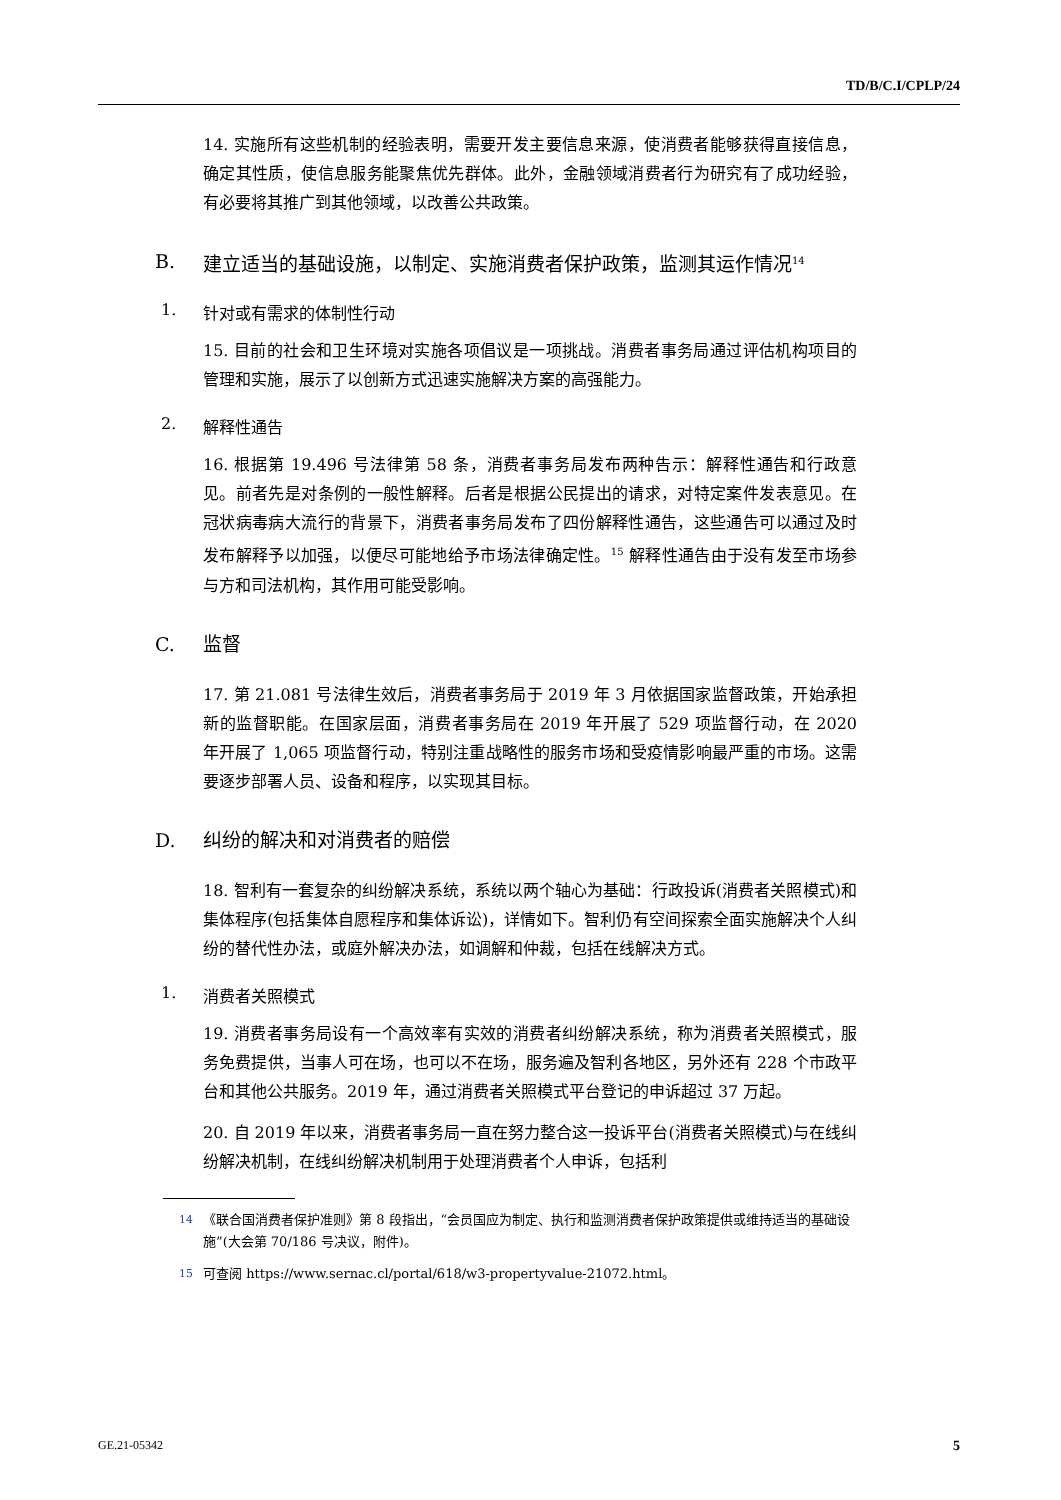TD/B/C.I/CPLP/24
14. 实施所有这些机制的经验表明，需要开发主要信息来源，使消费者能够获得直接信息，确定其性质，使信息服务能聚焦优先群体。此外，金融领域消费者行为研究有了成功经验，有必要将其推广到其他领域，以改善公共政策。
B. 建立适当的基础设施，以制定、实施消费者保护政策，监测其运作情况<sup>14</sup>
1. 针对或有需求的体制性行动
15. 目前的社会和卫生环境对实施各项倡议是一项挑战。消费者事务局通过评估机构项目的管理和实施，展示了以创新方式迅速实施解决方案的高强能力。
2. 解释性通告
16. 根据第 19.496 号法律第 58 条，消费者事务局发布两种告示：解释性通告和行政意见。前者先是对条例的一般性解释。后者是根据公民提出的请求，对特定案件发表意见。在冠状病毒病大流行的背景下，消费者事务局发布了四份解释性通告，这些通告可以通过及时发布解释予以加强，以便尽可能地给予市场法律确定性。<sup>15</sup> 解释性通告由于没有发至市场参与方和司法机构，其作用可能受影响。
C. 监督
17. 第 21.081 号法律生效后，消费者事务局于 2019 年 3 月依据国家监督政策，开始承担新的监督职能。在国家层面，消费者事务局在 2019 年开展了 529 项监督行动，在 2020 年开展了 1,065 项监督行动，特别注重战略性的服务市场和受疫情影响最严重的市场。这需要逐步部署人员、设备和程序，以实现其目标。
D. 纠纷的解决和对消费者的赔偿
18. 智利有一套复杂的纠纷解决系统，系统以两个轴心为基础：行政投诉(消费者关照模式)和集体程序(包括集体自愿程序和集体诉讼)，详情如下。智利仍有空间探索全面实施解决个人纠纷的替代性办法，或庭外解决办法，如调解和仲裁，包括在线解决方式。
1. 消费者关照模式
19. 消费者事务局设有一个高效率有实效的消费者纠纷解决系统，称为消费者关照模式，服务免费提供，当事人可在场，也可以不在场，服务遍及智利各地区，另外还有 228 个市政平台和其他公共服务。2019 年，通过消费者关照模式平台登记的申诉超过 37 万起。
20. 自 2019 年以来，消费者事务局一直在努力整合这一投诉平台(消费者关照模式)与在线纠纷解决机制，在线纠纷解决机制用于处理消费者个人申诉，包括利
<sup>14</sup>《联合国消费者保护准则》第 8 段指出，“会员国应为制定、执行和监测消费者保护政策提供或维持适当的基础设施”(大会第 70/186 号决议，附件)。
<sup>15</sup> 可查阅 https://www.sernac.cl/portal/618/w3-propertyvalue-21072.html。
GE.21-05342 5